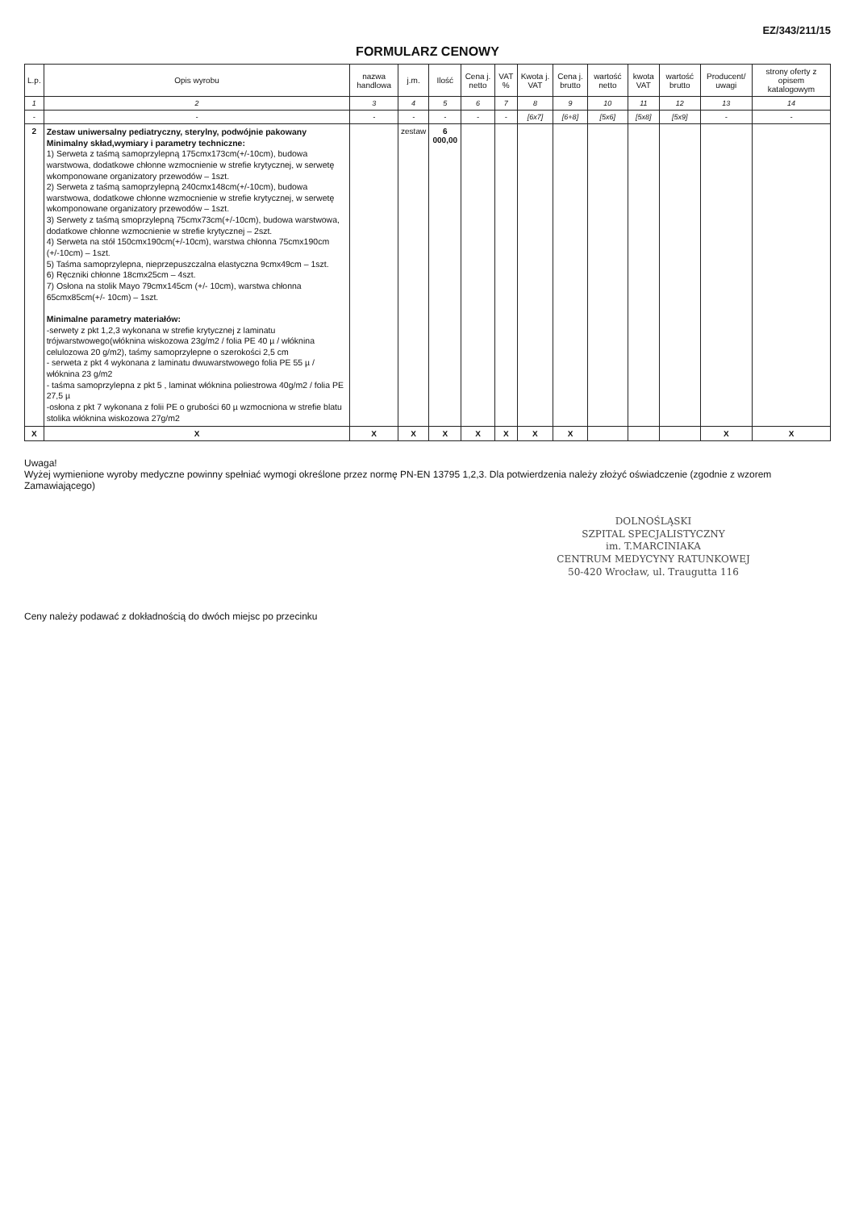EZ/343/211/15
FORMULARZ CENOWY
| L.p. | Opis wyrobu | nazwa handlowa | j.m. | Ilość | Cena j. netto | VAT % | Kwota j. VAT | Cena j. brutto | wartość netto | kwota VAT | wartość brutto | Producent/ uwagi | strony oferty z opisem katalogowym |
| --- | --- | --- | --- | --- | --- | --- | --- | --- | --- | --- | --- | --- | --- |
| 1 | 2 | 3 | 4 | 5 | 6 | 7 | 8 | 9 | 10 | 11 | 12 | 13 | 14 |
| - | - | - | - | - | - | - | [6x7] | [6+8] | [5x6] | [5x8] | [5x9] | - | - |
| 2 | Zestaw uniwersalny pediatryczny, sterylny, podwójnie pakowany Minimalny skład,wymiary i parametry techniczne: 1) Serweta z taśmą samoprzylepną 175cmx173cm(+/-10cm), budowa warstwowa, dodatkowe chłonne wzmocnienie w strefie krytycznej, w serwetę wkomponowane organizatory przewodów – 1szt. 2) Serweta z taśmą samoprzylepną 240cmx148cm(+/-10cm), budowa warstwowa, dodatkowe chłonne wzmocnienie w strefie krytycznej, w serwetę wkomponowane organizatory przewodów – 1szt. 3) Serwety z taśmą smoprzylepną 75cmx73cm(+/-10cm), budowa warstwowa, dodatkowe chłonne wzmocnienie w strefie krytycznej – 2szt. 4) Serweta na stół 150cmx190cm(+/-10cm), warstwa chłonna 75cmx190cm (+/-10cm) – 1szt. 5) Taśma samoprzylepna, nieprzepuszczalna elastyczna 9cmx49cm – 1szt. 6) Ręczniki chłonne 18cmx25cm – 4szt. 7) Osłona na stolik Mayo 79cmx145cm (+/- 10cm), warstwa chłonna 65cmx85cm(+/- 10cm) – 1szt. Minimalne parametry materiałów: -serwety z pkt 1,2,3 wykonana w strefie krytycznej z laminatu trójwarstwowego(włóknina wiskozowa 23g/m2 / folia PE 40 µ / włóknina celulozowa 20 g/m2), taśmy samoprzylepne o szerokości 2,5 cm - serweta z pkt 4 wykonana z laminatu dwuwarstwowego folia PE 55 µ / włóknina 23 g/m2 - taśma samoprzylepna z pkt 5 , laminat włóknina poliestrowa 40g/m2 / folia PE 27,5 µ -osłona z pkt 7 wykonana z folii PE o grubości 60 µ wzmocniona w strefie blatu stolika włóknina wiskozowa 27g/m2 | | zestaw | 6 000,00 | | | | | | | | | |
| X | X | X | X | X | X | X | X | X | | | | X | X |
Uwaga!
Wyżej wymienione wyroby medyczne powinny spełniać wymogi określone przez normę PN-EN 13795 1,2,3. Dla potwierdzenia należy złożyć oświadczenie (zgodnie z wzorem Zamawiającego)
DOLNOŚLĄSKI
SZPITAL SPECJALISTYCZNY
im. T.MARCINIAKA
CENTRUM MEDYCYNY RATUNKOWEJ
50-420 Wrocław, ul. Traugutta 116
Ceny należy podawać z dokładnością do dwóch miejsc po przecinku